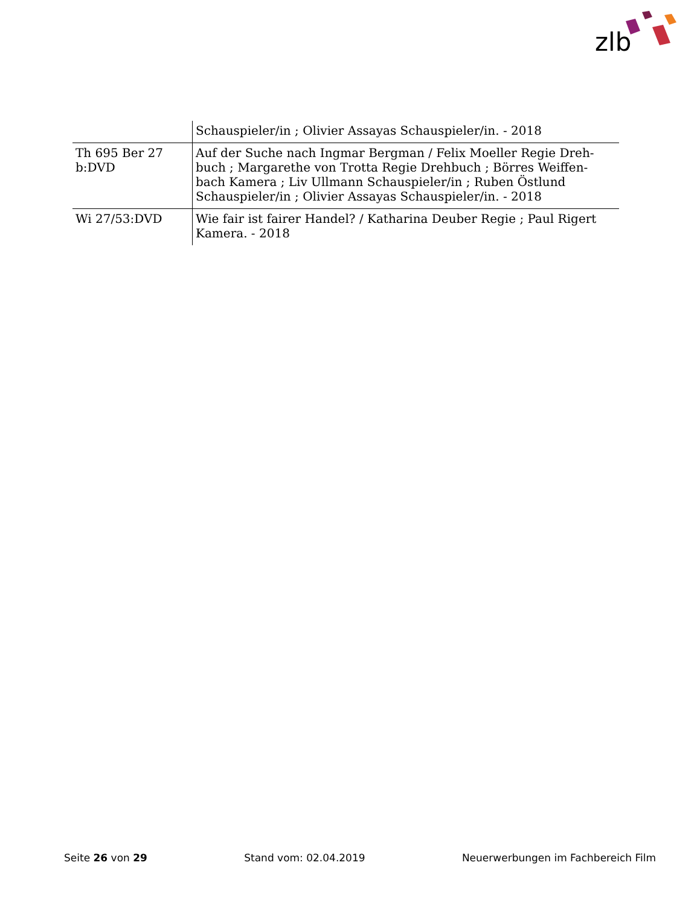zlb
| | Schauspieler/in ; Olivier Assayas Schauspieler/in. - 2018 |
| Th 695 Ber 27 b:DVD | Auf der Suche nach Ingmar Bergman / Felix Moeller Regie Dreh-buch ; Margarethe von Trotta Regie Drehbuch ; Börres Weiffen-bach Kamera ; Liv Ullmann Schauspieler/in ; Ruben Östlund Schauspieler/in ; Olivier Assayas Schauspieler/in. - 2018 |
| Wi 27/53:DVD | Wie fair ist fairer Handel? / Katharina Deuber Regie ; Paul Rigert Kamera. - 2018 |
Seite 26 von 29 Stand vom: 02.04.2019 Neuerwerbungen im Fachbereich Film